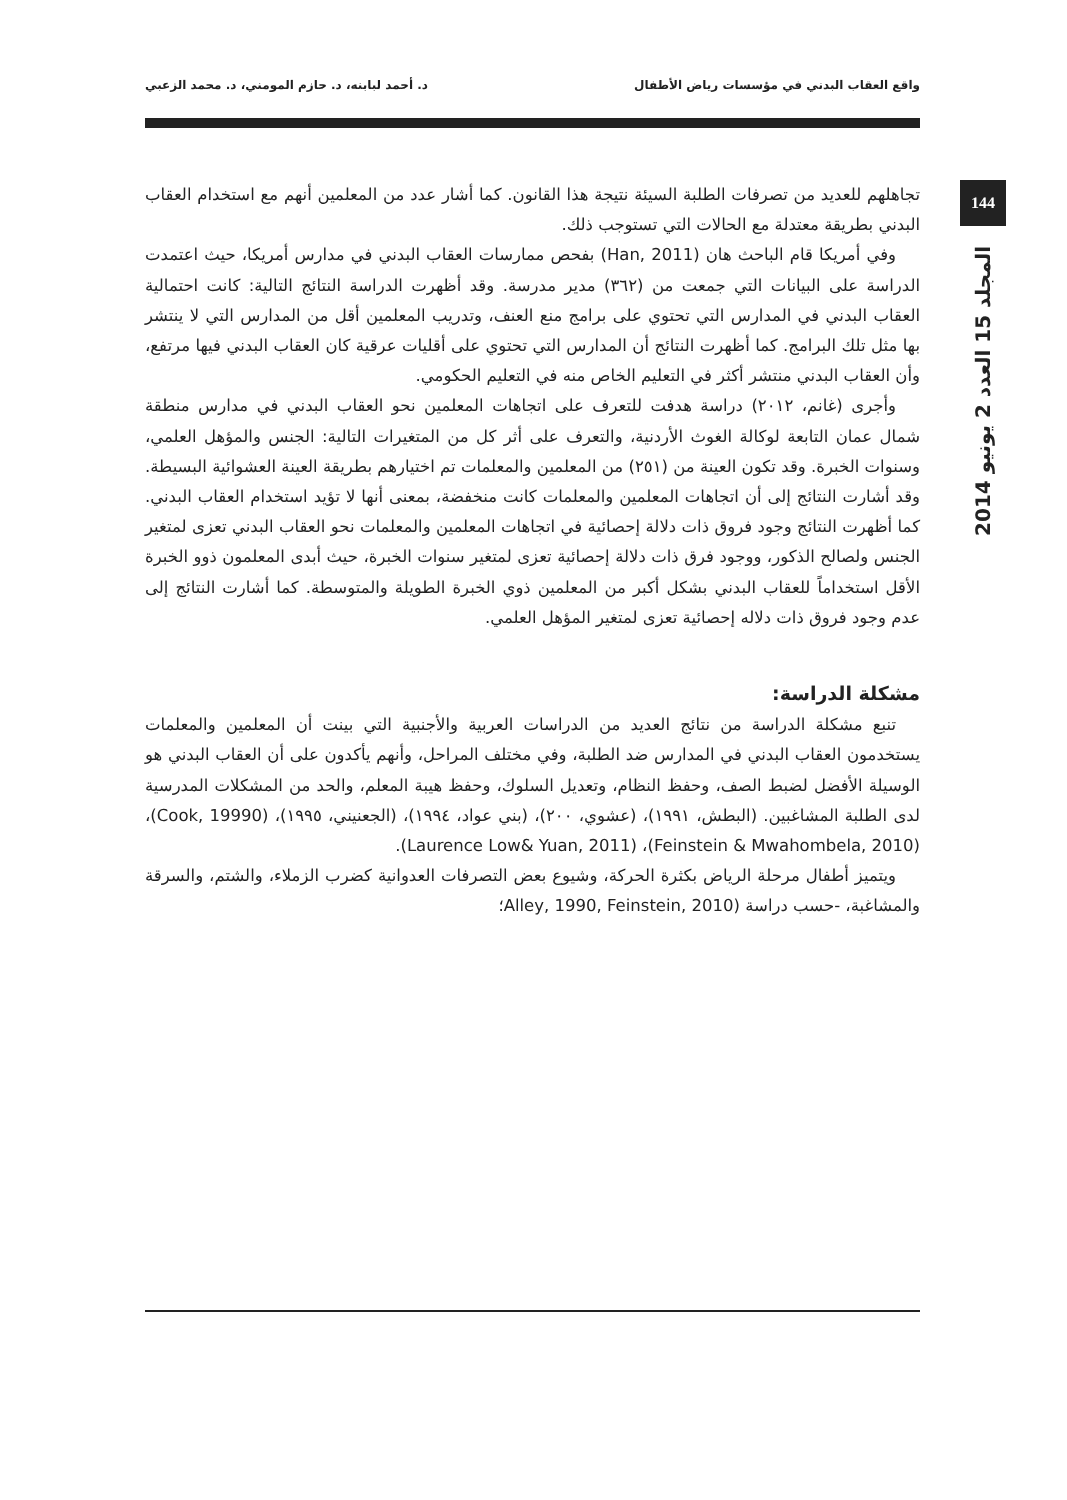واقع العقاب البدني في مؤسسات رياض الأطفال د. أحمد لبابنه، د. حازم المومني، د. محمد الزعبي
144
المجلد 15 العدد 2 يونيو 2014
تجاهلهم للعديد من تصرفات الطلبة السيئة نتيجة هذا القانون. كما أشار عدد من المعلمين أنهم مع استخدام العقاب البدني بطريقة معتدلة مع الحالات التي تستوجب ذلك.
وفي أمريكا قام الباحث هان (Han, 2011) بفحص ممارسات العقاب البدني في مدارس أمريكا، حيث اعتمدت الدراسة على البيانات التي جمعت من (٣٦٢) مدير مدرسة. وقد أظهرت الدراسة النتائج التالية: كانت احتمالية العقاب البدني في المدارس التي تحتوي على برامج منع العنف، وتدريب المعلمين أقل من المدارس التي لا ينتشر بها مثل تلك البرامج. كما أظهرت النتائج أن المدارس التي تحتوي على أقليات عرقية كان العقاب البدني فيها مرتفع، وأن العقاب البدني منتشر أكثر في التعليم الخاص منه في التعليم الحكومي.
وأجرى (غانم، ٢٠١٢) دراسة هدفت للتعرف على اتجاهات المعلمين نحو العقاب البدني في مدارس منطقة شمال عمان التابعة لوكالة الغوث الأردنية، والتعرف على أثر كل من المتغيرات التالية: الجنس والمؤهل العلمي، وسنوات الخبرة. وقد تكون العينة من (٢٥١) من المعلمين والمعلمات تم اختيارهم بطريقة العينة العشوائية البسيطة. وقد أشارت النتائج إلى أن اتجاهات المعلمين والمعلمات كانت منخفضة، بمعنى أنها لا تؤيد استخدام العقاب البدني. كما أظهرت النتائج وجود فروق ذات دلالة إحصائية في اتجاهات المعلمين والمعلمات نحو العقاب البدني تعزى لمتغير الجنس ولصالح الذكور، ووجود فرق ذات دلالة إحصائية تعزى لمتغير سنوات الخبرة، حيث أبدى المعلمون ذوو الخبرة الأقل استخداماً للعقاب البدني بشكل أكبر من المعلمين ذوي الخبرة الطويلة والمتوسطة. كما أشارت النتائج إلى عدم وجود فروق ذات دلاله إحصائية تعزى لمتغير المؤهل العلمي.
مشكلة الدراسة:
تنبع مشكلة الدراسة من نتائج العديد من الدراسات العربية والأجنبية التي بينت أن المعلمين والمعلمات يستخدمون العقاب البدني في المدارس ضد الطلبة، وفي مختلف المراحل، وأنهم يأكدون على أن العقاب البدني هو الوسيلة الأفضل لضبط الصف، وحفظ النظام، وتعديل السلوك، وحفظ هيبة المعلم، والحد من المشكلات المدرسية لدى الطلبة المشاغبين. (البطش، ١٩٩١)، (عشوي، ٢٠٠)، (بني عواد، ١٩٩٤)، (الجعنيني، ١٩٩٥)، (Cook, 19990)، (Feinstein & Mwahombela, 2010)، (Laurence Low& Yuan, 2011).
ويتميز أطفال مرحلة الرياض بكثرة الحركة، وشيوع بعض التصرفات العدوانية كضرب الزملاء، والشتم، والسرقة والمشاغبة، -حسب دراسة (Alley, 1990, Feinstein, 2010؛